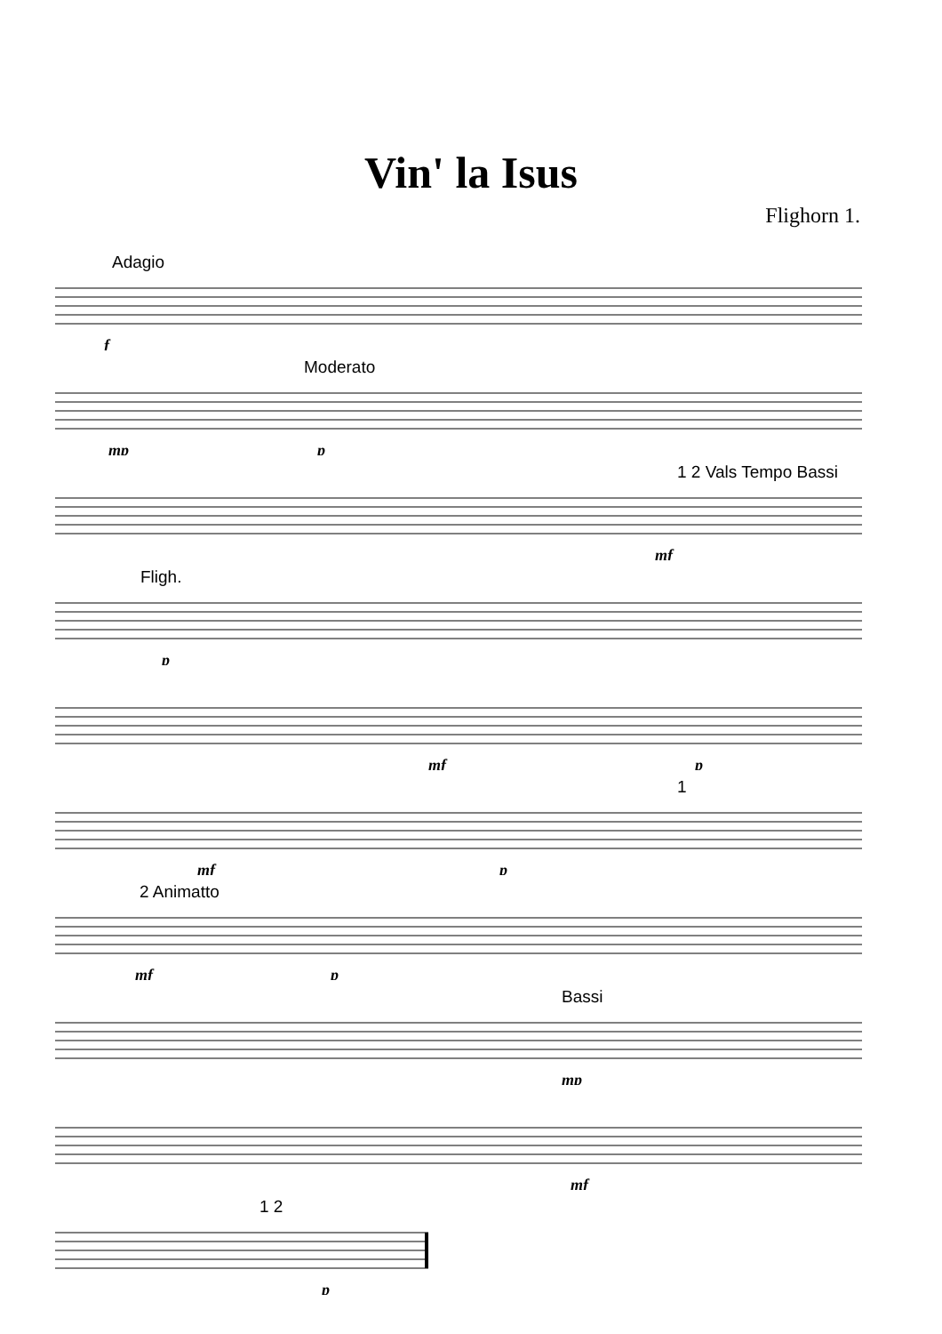Vin' la Isus
Flighorn 1.
Adagio
f
Moderato
mp
p
1 2 Vals Tempo Bassi
mf
Fligh.
p
mf
p
1
mf
p
2 Animatto
mf
p
Bassi
mp
mf
1 2
p